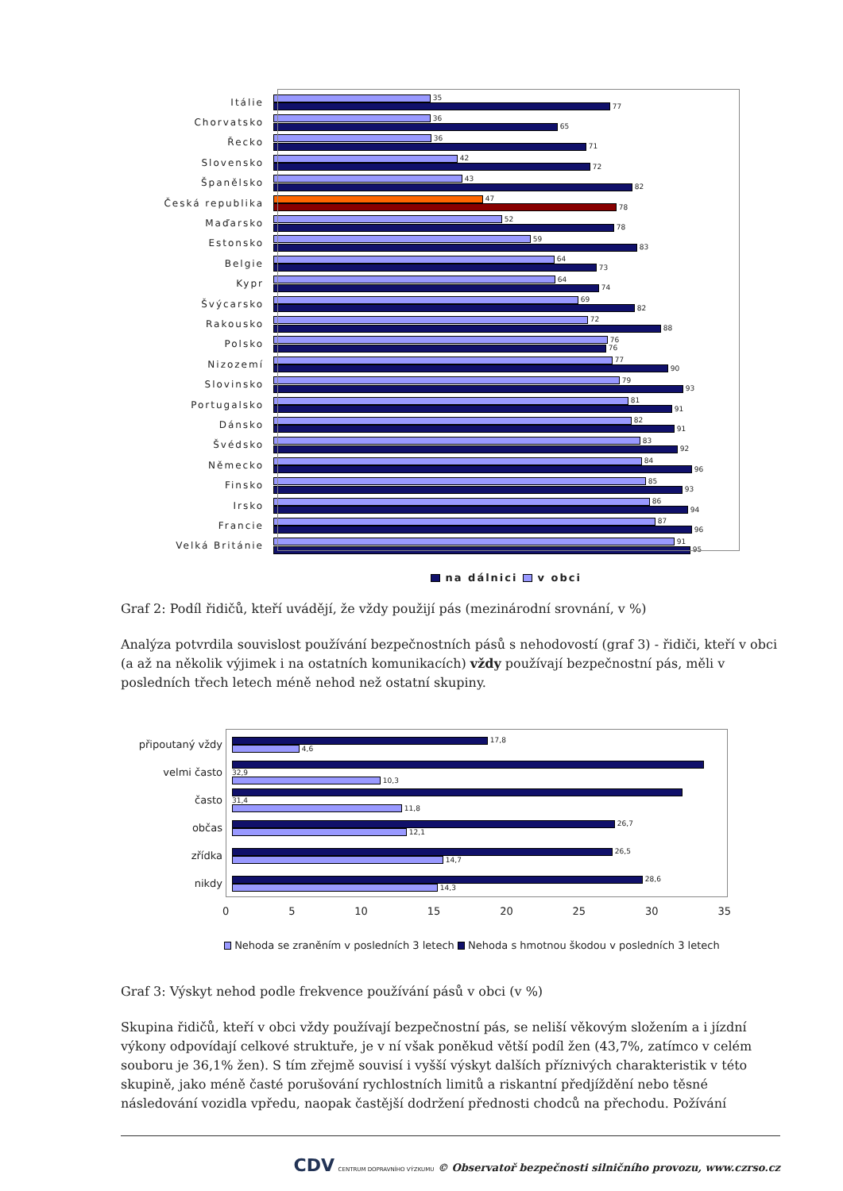Itálie
35
77
Chorvatsko
36
65
Řecko
36
71
Slovensko
42
72
Španělsko
43
82
Česká republika
47
78
Maďarsko
52
78
Estonsko
59
83
Belgie
64
73
Kypr
64
74
Švýcarsko
69
82
Rakousko
72
88
Polsko
76
76
Nizozemí
77
90
Slovinsko
79
93
Portugalsko
81
91
Dánsko
82
91
Švédsko
83
92
Německo
84
96
Finsko
85
93
Irsko
86
94
Francie
87
96
Velká Británie
91
95
na dálnici v obci
Graf 2: Podíl řidičů, kteří uvádějí, že vždy použijí pás (mezinárodní srovnání, v %)
Analýza potvrdila souvislost používání bezpečnostních pásů s nehodovostí (graf 3) - řidiči, kteří v obci (a až na několik výjimek i na ostatních komunikacích) vždy používají bezpečnostní pás, měli v posledních třech letech méně nehod než ostatní skupiny.
připoutaný vždy
17,8
4,6
velmi často
32,9
10,3
často
31,4
11,8
občas
26,7
12,1
zřídka
26,5
14,7
nikdy
28,6
14,3
0 5 10 15 20 25 30 35
Nehoda se zraněním v posledních 3 letech Nehoda s hmotnou škodou v posledních 3 letech
Graf 3: Výskyt nehod podle frekvence používání pásů v obci (v %)
Skupina řidičů, kteří v obci vždy používají bezpečnostní pás, se neliší věkovým složením a i jízdní výkony odpovídají celkové struktuře, je v ní však poněkud větší podíl žen (43,7%, zatímco v celém souboru je 36,1% žen). S tím zřejmě souvisí i vyšší výskyt dalších příznivých charakteristik v této skupině, jako méně časté porušování rychlostních limitů a riskantní předjíždění nebo těsné následování vozidla vpředu, naopak častější dodržení přednosti chodců na přechodu. Požívání
CDV CENTRUM DOPRAVNÍHO VÝZKUMU © Observatoř bezpečnosti silničního provozu, www.czrso.cz